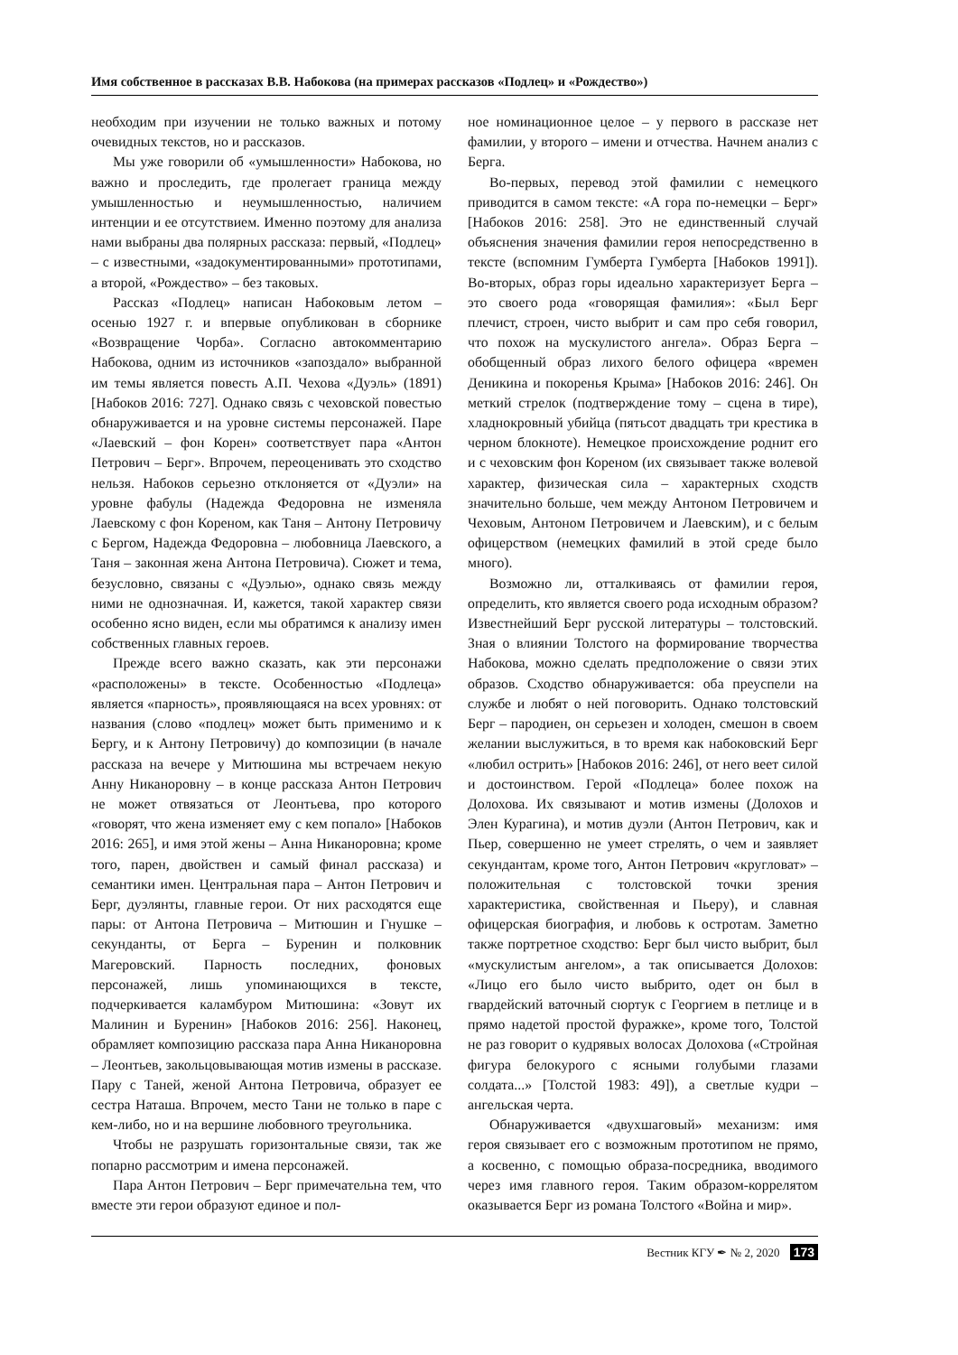Имя собственное в рассказах В.В. Набокова (на примерах рассказов «Подлец» и «Рождество»)
необходим при изучении не только важных и потому очевидных текстов, но и рассказов.
Мы уже говорили об «умышленности» Набокова, но важно и проследить, где пролегает граница между умышленностью и неумышленностью, наличием интенции и ее отсутствием. Именно поэтому для анализа нами выбраны два полярных рассказа: первый, «Подлец» – с известными, «задокументированными» прототипами, а второй, «Рождество» – без таковых.
Рассказ «Подлец» написан Набоковым летом – осенью 1927 г. и впервые опубликован в сборнике «Возвращение Чорба». Согласно автокомментарию Набокова, одним из источников «запоздало» выбранной им темы является повесть А.П. Чехова «Дуэль» (1891) [Набоков 2016: 727]. Однако связь с чеховской повестью обнаруживается и на уровне системы персонажей. Паре «Лаевский – фон Корен» соответствует пара «Антон Петрович – Берг». Впрочем, переоценивать это сходство нельзя. Набоков серьезно отклоняется от «Дуэли» на уровне фабулы (Надежда Федоровна не изменяла Лаевскому с фон Кореном, как Таня – Антону Петровичу с Бергом, Надежда Федоровна – любовница Лаевского, а Таня – законная жена Антона Петровича). Сюжет и тема, безусловно, связаны с «Дуэлью», однако связь между ними не однозначная. И, кажется, такой характер связи особенно ясно виден, если мы обратимся к анализу имен собственных главных героев.
Прежде всего важно сказать, как эти персонажи «расположены» в тексте. Особенностью «Подлеца» является «парность», проявляющаяся на всех уровнях: от названия (слово «подлец» может быть применимо и к Бергу, и к Антону Петровичу) до композиции (в начале рассказа на вечере у Митюшина мы встречаем некую Анну Никаноровну – в конце рассказа Антон Петрович не может отвязаться от Леонтьева, про которого «говорят, что жена изменяет ему с кем попало» [Набоков 2016: 265], и имя этой жены – Анна Никаноровна; кроме того, парен, двойствен и самый финал рассказа) и семантики имен. Центральная пара – Антон Петрович и Берг, дуэлянты, главные герои. От них расходятся еще пары: от Антона Петровича – Митюшин и Гнушке – секунданты, от Берга – Буренин и полковник Магеровский. Парность последних, фоновых персонажей, лишь упоминающихся в тексте, подчеркивается каламбуром Митюшина: «Зовут их Малинин и Буренин» [Набоков 2016: 256]. Наконец, обрамляет композицию рассказа пара Анна Никаноровна – Леонтьев, закольцовывающая мотив измены в рассказе. Пару с Таней, женой Антона Петровича, образует ее сестра Наташа. Впрочем, место Тани не только в паре с кем-либо, но и на вершине любовного треугольника.
Чтобы не разрушать горизонтальные связи, так же попарно рассмотрим и имена персонажей.
Пара Антон Петрович – Берг примечательна тем, что вместе эти герои образуют единое и пол-
ное номинационное целое – у первого в рассказе нет фамилии, у второго – имени и отчества. Начнем анализ с Берга.
Во-первых, перевод этой фамилии с немецкого приводится в самом тексте: «А гора по-немецки – Берг» [Набоков 2016: 258]. Это не единственный случай объяснения значения фамилии героя непосредственно в тексте (вспомним Гумберта Гумберта [Набоков 1991]). Во-вторых, образ горы идеально характеризует Берга – это своего рода «говорящая фамилия»: «Был Берг плечист, строен, чисто выбрит и сам про себя говорил, что похож на мускулистого ангела». Образ Берга – обобщенный образ лихого белого офицера «времен Деникина и покоренья Крыма» [Набоков 2016: 246]. Он меткий стрелок (подтверждение тому – сцена в тире), хладнокровный убийца (пятьсот двадцать три крестика в черном блокноте). Немецкое происхождение роднит его и с чеховским фон Кореном (их связывает также волевой характер, физическая сила – характерных сходств значительно больше, чем между Антоном Петровичем и Чеховым, Антоном Петровичем и Лаевским), и с белым офицерством (немецких фамилий в этой среде было много).
Возможно ли, отталкиваясь от фамилии героя, определить, кто является своего рода исходным образом? Известнейший Берг русской литературы – толстовский. Зная о влиянии Толстого на формирование творчества Набокова, можно сделать предположение о связи этих образов. Сходство обнаруживается: оба преуспели на службе и любят о ней поговорить. Однако толстовский Берг – пародиен, он серьезен и холоден, смешон в своем желании выслужиться, в то время как набоковский Берг «любил острить» [Набоков 2016: 246], от него веет силой и достоинством. Герой «Подлеца» более похож на Долохова. Их связывают и мотив измены (Долохов и Элен Курагина), и мотив дуэли (Антон Петрович, как и Пьер, совершенно не умеет стрелять, о чем и заявляет секундантам, кроме того, Антон Петрович «кругловат» – положительная с толстовской точки зрения характеристика, свойственная и Пьеру), и славная офицерская биография, и любовь к остротам. Заметно также портретное сходство: Берг был чисто выбрит, был «мускулистым ангелом», а так описывается Долохов: «Лицо его было чисто выбрито, одет он был в гвардейский ваточный сюртук с Георгием в петлице и в прямо надетой простой фуражке», кроме того, Толстой не раз говорит о кудрявых волосах Долохова («Стройная фигура белокурого с ясными голубыми глазами солдата...» [Толстой 1983: 49]), а светлые кудри – ангельская черта.
Обнаруживается «двухшаговый» механизм: имя героя связывает его с возможным прототипом не прямо, а косвенно, с помощью образа-посредника, вводимого через имя главного героя. Таким образом-коррелятом оказывается Берг из романа Толстого «Война и мир».
Вестник КГУ ✒ № 2, 2020 173